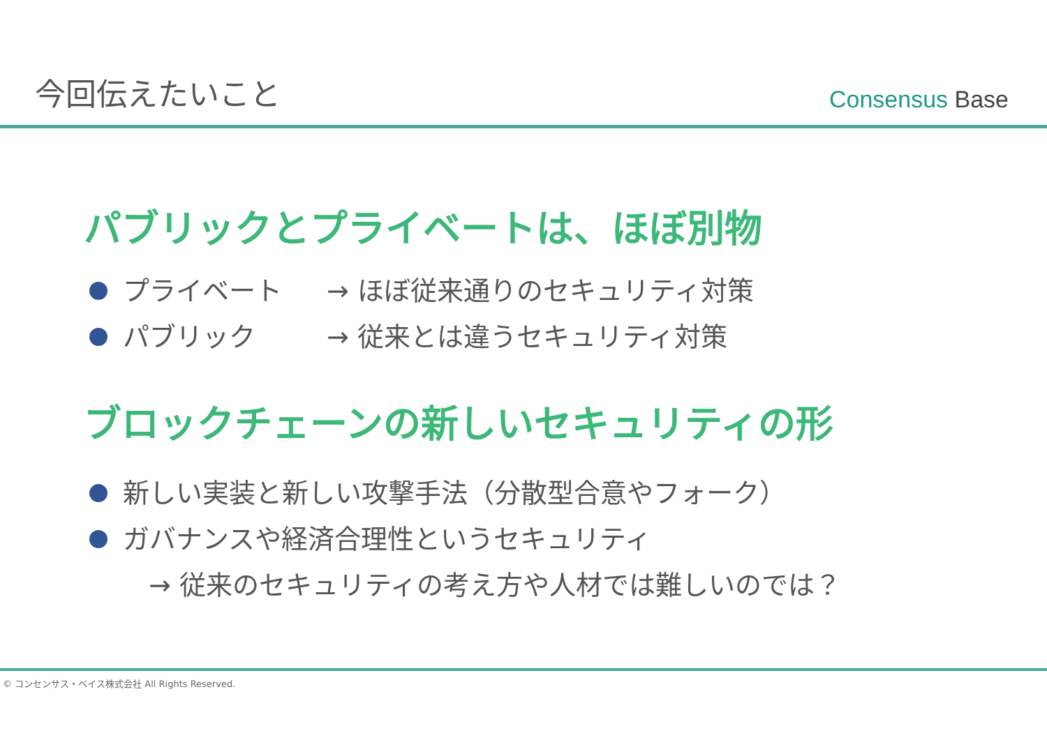今回伝えたいこと
Consensus Base
パブリックとプライベートは、ほぼ別物
プライベート → ほぼ従来通りのセキュリティ対策
パブリック → 従来とは違うセキュリティ対策
ブロックチェーンの新しいセキュリティの形
新しい実装と新しい攻撃手法（分散型合意やフォーク）
ガバナンスや経済合理性というセキュリティ
→ 従来のセキュリティの考え方や人材では難しいのでは？
© コンセンサス・ベイス株式会社 All Rights Reserved.